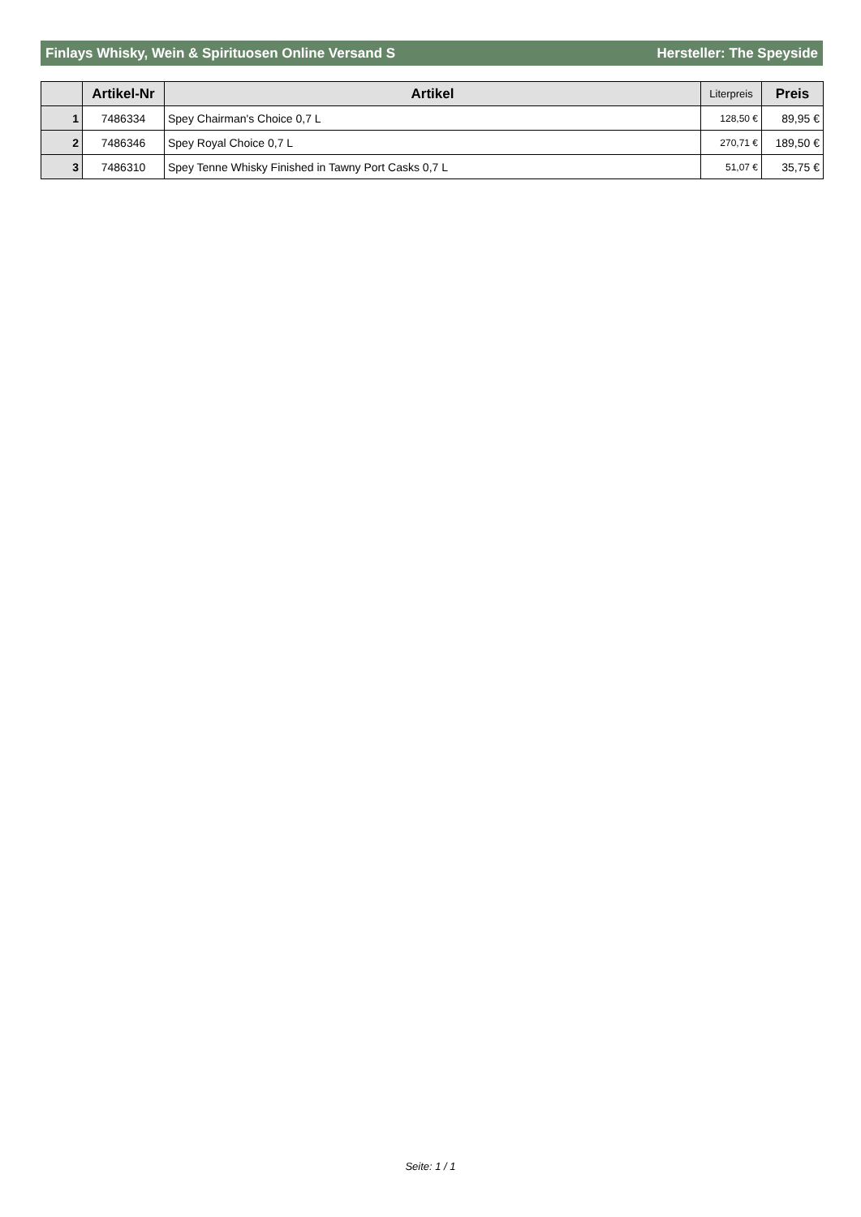Finlays Whisky, Wein & Spirituosen Online Versand S Hersteller: The Speyside
| | Artikel-Nr | Artikel | Literpreis | Preis |
| --- | --- | --- | --- | --- |
| 1 | 7486334 | Spey Chairman's Choice 0,7 L | 128,50 € | 89,95 € |
| 2 | 7486346 | Spey Royal Choice 0,7 L | 270,71 € | 189,50 € |
| 3 | 7486310 | Spey Tenne Whisky Finished in Tawny Port Casks 0,7 L | 51,07 € | 35,75 € |
Seite: 1 / 1